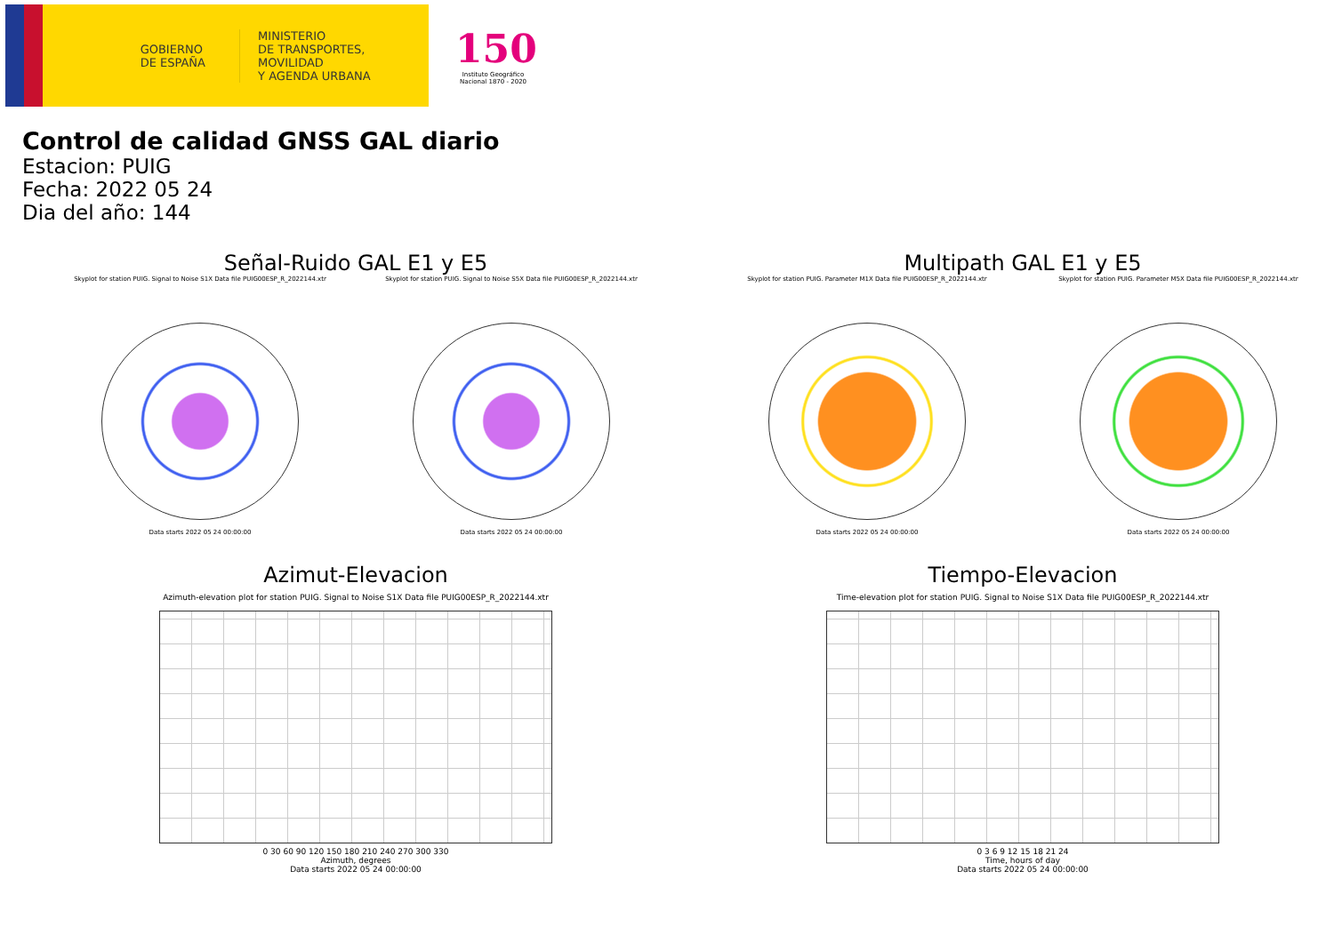GOBIERNO
DE ESPAÑA
MINISTERIO
DE TRANSPORTES, MOVILIDAD
Y AGENDA URBANA
150
Instituto Geográfico
Nacional 1870 - 2020
Control de calidad GNSS GAL diario
Estacion: PUIG
Fecha: 2022 05 24
Dia del año: 144
Señal-Ruido GAL E1 y E5
Skyplot for station PUIG. Signal to Noise S1X Data file PUIG00ESP_R_2022144.xtr
Data starts 2022 05 24 00:00:00
Skyplot for station PUIG. Signal to Noise S5X Data file PUIG00ESP_R_2022144.xtr
Data starts 2022 05 24 00:00:00
Multipath GAL E1 y E5
Skyplot for station PUIG. Parameter M1X Data file PUIG00ESP_R_2022144.xtr
Data starts 2022 05 24 00:00:00
Skyplot for station PUIG. Parameter M5X Data file PUIG00ESP_R_2022144.xtr
Data starts 2022 05 24 00:00:00
Azimut-Elevacion
Azimuth-elevation plot for station PUIG. Signal to Noise S1X Data file PUIG00ESP_R_2022144.xtr
0 30 60 90 120 150 180 210 240 270 300 330
Azimuth, degrees
Data starts 2022 05 24 00:00:00
Tiempo-Elevacion
Time-elevation plot for station PUIG. Signal to Noise S1X Data file PUIG00ESP_R_2022144.xtr
0 3 6 9 12 15 18 21 24
Time, hours of day
Data starts 2022 05 24 00:00:00